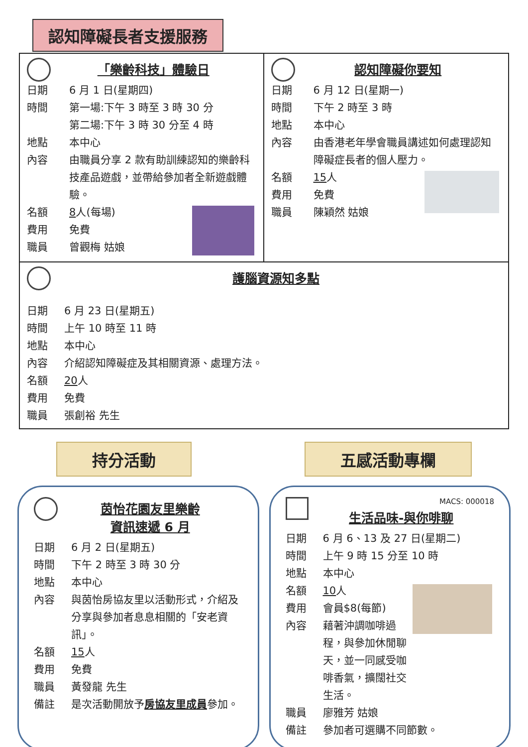認知障礙長者支援服務
「樂齡科技」體驗日
日期 6 月 1 日(星期四)
時間 第一場:下午 3 時至 3 時 30 分
第二場:下午 3 時 30 分至 4 時
地點 本中心
內容 由職員分享 2 款有助訓練認知的樂齡科技產品遊戲，並帶給參加者全新遊戲體驗。
名額 8 人(每場)
費用 免費
職員 曾觀梅 姑娘
認知障礙你要知
日期 6 月 12 日(星期一)
時間 下午 2 時至 3 時
地點 本中心
內容 由香港老年學會職員講述如何處理認知障礙症長者的個人壓力。
名額 15 人
費用 免費
職員 陳穎然 姑娘
護腦資源知多點
日期 6 月 23 日(星期五)
時間 上午 10 時至 11 時
地點 本中心
內容 介紹認知障礙症及其相關資源、處理方法。
名額 20 人
費用 免費
職員 張創裕 先生
持分活動 五感活動專欄
茵怡花園友里樂齡
資訊速遞 6 月
日期 6 月 2 日(星期五)
時間 下午 2 時至 3 時 30 分
地點 本中心
內容 與茵怡房協友里以活動形式，介紹及分享與參加者息息相關的「安老資訊」。
名額 15 人
費用 免費
職員 黃發龍 先生
備註 是次活動開放予房協友里成員參加。
MACS: 000018
生活品味-與你啡聊
日期 6 月 6、13 及 27 日(星期二)
時間 上午 9 時 15 分至 10 時
地點 本中心
名額 10 人
費用 會員$8(每節)
內容 藉著沖調咖啡過程，與參加休閒聊天，並一同感受咖啡香氣，擴闊社交生活。
職員 廖雅芳 姑娘
備註 參加者可選購不同節數。